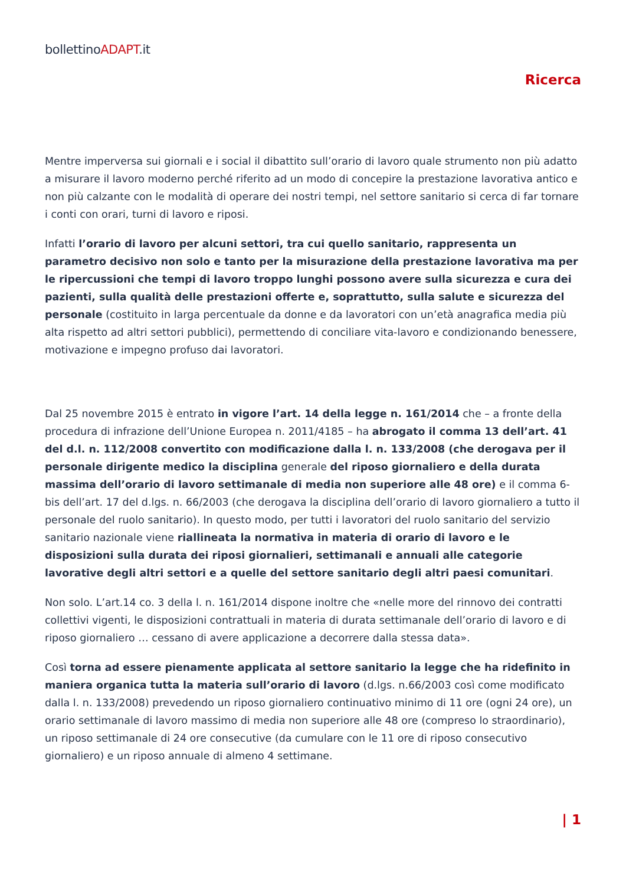bollettinoADAPT.it
Ricerca
Mentre imperversa sui giornali e i social il dibattito sull’orario di lavoro quale strumento non più adatto a misurare il lavoro moderno perché riferito ad un modo di concepire la prestazione lavorativa antico e non più calzante con le modalità di operare dei nostri tempi, nel settore sanitario si cerca di far tornare i conti con orari, turni di lavoro e riposi.
Infatti l’orario di lavoro per alcuni settori, tra cui quello sanitario, rappresenta un parametro decisivo non solo e tanto per la misurazione della prestazione lavorativa ma per le ripercussioni che tempi di lavoro troppo lunghi possono avere sulla sicurezza e cura dei pazienti, sulla qualità delle prestazioni offerte e, soprattutto, sulla salute e sicurezza del personale (costituito in larga percentuale da donne e da lavoratori con un’età anagrafica media più alta rispetto ad altri settori pubblici), permettendo di conciliare vita-lavoro e condizionando benessere, motivazione e impegno profuso dai lavoratori.
Dal 25 novembre 2015 è entrato in vigore l’art. 14 della legge n. 161/2014 che – a fronte della procedura di infrazione dell’Unione Europea n. 2011/4185 – ha abrogato il comma 13 dell’art. 41 del d.l. n. 112/2008 convertito con modificazione dalla l. n. 133/2008 (che derogava per il personale dirigente medico la disciplina generale del riposo giornaliero e della durata massima dell’orario di lavoro settimanale di media non superiore alle 48 ore) e il comma 6-bis dell’art. 17 del d.lgs. n. 66/2003 (che derogava la disciplina dell’orario di lavoro giornaliero a tutto il personale del ruolo sanitario). In questo modo, per tutti i lavoratori del ruolo sanitario del servizio sanitario nazionale viene riallineata la normativa in materia di orario di lavoro e le disposizioni sulla durata dei riposi giornalieri, settimanali e annuali alle categorie lavorative degli altri settori e a quelle del settore sanitario degli altri paesi comunitari.
Non solo. L’art.14 co. 3 della l. n. 161/2014 dispone inoltre che «nelle more del rinnovo dei contratti collettivi vigenti, le disposizioni contrattuali in materia di durata settimanale dell’orario di lavoro e di riposo giornaliero … cessano di avere applicazione a decorrere dalla stessa data».
Così torna ad essere pienamente applicata al settore sanitario la legge che ha ridefinito in maniera organica tutta la materia sull’orario di lavoro (d.lgs. n.66/2003 così come modificato dalla l. n. 133/2008) prevedendo un riposo giornaliero continuativo minimo di 11 ore (ogni 24 ore), un orario settimanale di lavoro massimo di media non superiore alle 48 ore (compreso lo straordinario), un riposo settimanale di 24 ore consecutive (da cumulare con le 11 ore di riposo consecutivo giornaliero) e un riposo annuale di almeno 4 settimane.
| 1